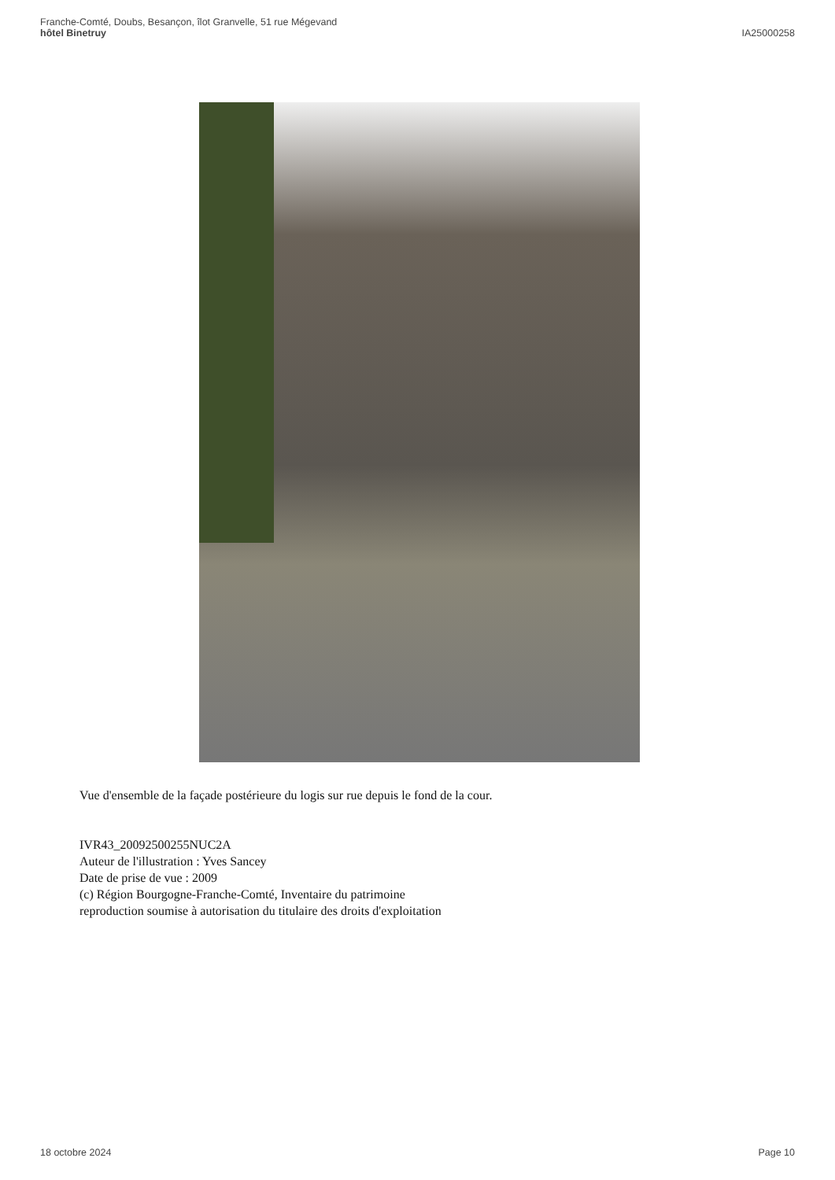Franche-Comté, Doubs, Besançon, îlot Granvelle, 51 rue Mégevand
hôtel Binetruy
IA25000258
Vue d'ensemble de la façade postérieure du logis sur rue depuis le fond de la cour.
IVR43_20092500255NUC2A
Auteur de l'illustration : Yves Sancey
Date de prise de vue : 2009
(c) Région Bourgogne-Franche-Comté, Inventaire du patrimoine
reproduction soumise à autorisation du titulaire des droits d'exploitation
18 octobre 2024 Page 10